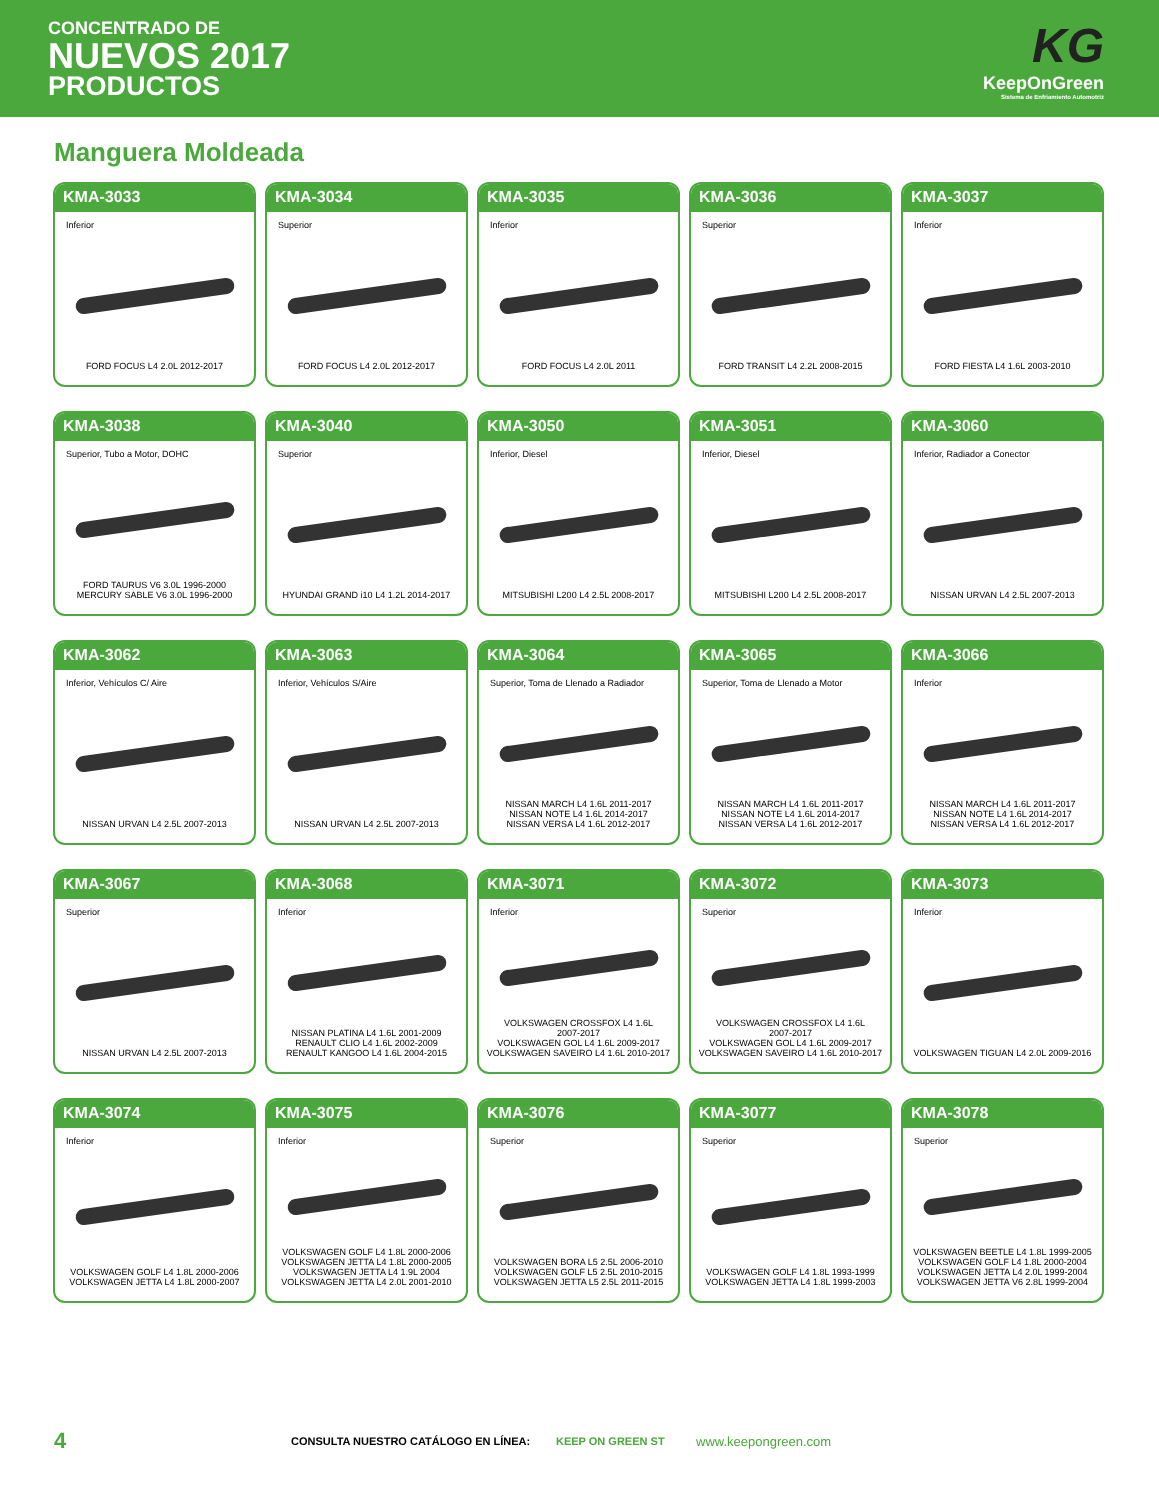CONCENTRADO DE
NUEVOS 2017
PRODUCTOS
KG
KeepOnGreen
Sistema de Enfriamiento Automotriz
Manguera Moldeada
KMA-3033
Inferior
FORD FOCUS L4 2.0L 2012-2017
KMA-3034
Superior
FORD FOCUS L4 2.0L 2012-2017
KMA-3035
Inferior
FORD FOCUS L4 2.0L 2011
KMA-3036
Superior
FORD TRANSIT L4 2.2L 2008-2015
KMA-3037
Inferior
FORD FIESTA L4 1.6L 2003-2010
KMA-3038
Superior, Tubo a Motor, DOHC
FORD TAURUS V6 3.0L 1996-2000
MERCURY SABLE V6 3.0L 1996-2000
KMA-3040
Superior
HYUNDAI GRAND i10 L4 1.2L 2014-2017
KMA-3050
Inferior, Diesel
MITSUBISHI L200 L4 2.5L 2008-2017
KMA-3051
Inferior, Diesel
MITSUBISHI L200 L4 2.5L 2008-2017
KMA-3060
Inferior, Radiador a Conector
NISSAN URVAN L4 2.5L 2007-2013
KMA-3062
Inferior, Vehículos C/ Aire
NISSAN URVAN L4 2.5L 2007-2013
KMA-3063
Inferior, Vehículos S/Aire
NISSAN URVAN L4 2.5L 2007-2013
KMA-3064
Superior, Toma de Llenado a Radiador
NISSAN MARCH L4 1.6L 2011-2017
NISSAN NOTE L4 1.6L 2014-2017
NISSAN VERSA L4 1.6L 2012-2017
KMA-3065
Superior, Toma de Llenado a Motor
NISSAN MARCH L4 1.6L 2011-2017
NISSAN NOTE L4 1.6L 2014-2017
NISSAN VERSA L4 1.6L 2012-2017
KMA-3066
Inferior
NISSAN MARCH L4 1.6L 2011-2017
NISSAN NOTE L4 1.6L 2014-2017
NISSAN VERSA L4 1.6L 2012-2017
KMA-3067
Superior
NISSAN URVAN L4 2.5L 2007-2013
KMA-3068
Inferior
NISSAN PLATINA L4 1.6L 2001-2009
RENAULT CLIO L4 1.6L 2002-2009
RENAULT KANGOO L4 1.6L 2004-2015
KMA-3071
Inferior
VOLKSWAGEN CROSSFOX L4 1.6L
2007-2017
VOLKSWAGEN GOL L4 1.6L 2009-2017
VOLKSWAGEN SAVEIRO L4 1.6L 2010-2017
KMA-3072
Superior
VOLKSWAGEN CROSSFOX L4 1.6L
2007-2017
VOLKSWAGEN GOL L4 1.6L 2009-2017
VOLKSWAGEN SAVEIRO L4 1.6L 2010-2017
KMA-3073
Inferior
VOLKSWAGEN TIGUAN L4 2.0L 2009-2016
KMA-3074
Inferior
VOLKSWAGEN GOLF L4 1.8L 2000-2006
VOLKSWAGEN JETTA L4 1.8L 2000-2007
KMA-3075
Inferior
VOLKSWAGEN GOLF L4 1.8L 2000-2006
VOLKSWAGEN JETTA L4 1.8L 2000-2005
VOLKSWAGEN JETTA L4 1.9L 2004
VOLKSWAGEN JETTA L4 2.0L 2001-2010
KMA-3076
Superior
VOLKSWAGEN BORA L5 2.5L 2006-2010
VOLKSWAGEN GOLF L5 2.5L 2010-2015
VOLKSWAGEN JETTA L5 2.5L 2011-2015
KMA-3077
Superior
VOLKSWAGEN GOLF L4 1.8L 1993-1999
VOLKSWAGEN JETTA L4 1.8L 1999-2003
KMA-3078
Superior
VOLKSWAGEN BEETLE L4 1.8L 1999-2005
VOLKSWAGEN GOLF L4 1.8L 2000-2004
VOLKSWAGEN JETTA L4 2.0L 1999-2004
VOLKSWAGEN JETTA V6 2.8L 1999-2004
4 CONSULTA NUESTRO CATÁLOGO EN LÍNEA: KEEP ON GREEN ST www.keepongreen.com